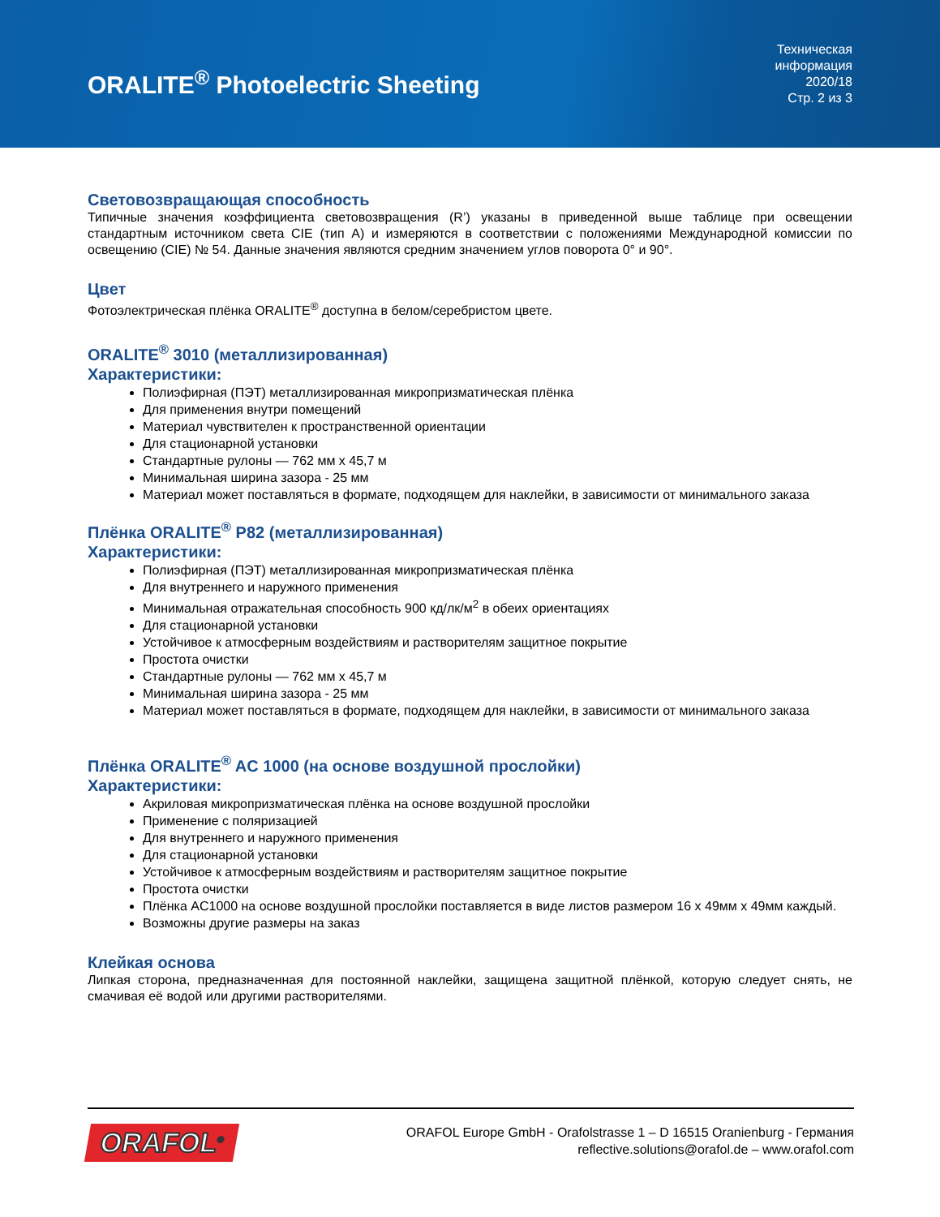ORALITE<sup>®</sup> Photoelectric Sheeting
Техническая
информация
2020/18
Стр. 2 из 3
Световозвращающая способность
Типичные значения коэффициента световозвращения (R’) указаны в приведенной выше таблице при освещении стандартным источником света CIE (тип A) и измеряются в соответствии с положениями Международной комиссии по освещению (CIE) № 54. Данные значения являются средним значением углов поворота 0° и 90°.
Цвет
Фотоэлектрическая плёнка ORALITE<sup>®</sup> доступна в белом/серебристом цвете.
ORALITE<sup>®</sup> 3010 (металлизированная)
Характеристики:
Полиэфирная (ПЭТ) металлизированная микропризматическая плёнка
Для применения внутри помещений
Материал чувствителен к пространственной ориентации
Для стационарной установки
Стандартные рулоны — 762 мм x 45,7 м
Минимальная ширина зазора - 25 мм
Материал может поставляться в формате, подходящем для наклейки, в зависимости от минимального заказа
Плёнка ORALITE<sup>®</sup> P82 (металлизированная)
Характеристики:
Полиэфирная (ПЭТ) металлизированная микропризматическая плёнка
Для внутреннего и наружного применения
Минимальная отражательная способность 900 кд/лк/м<sup>2</sup> в обеих ориентациях
Для стационарной установки
Устойчивое к атмосферным воздействиям и растворителям защитное покрытие
Простота очистки
Стандартные рулоны — 762 мм x 45,7 м
Минимальная ширина зазора - 25 мм
Материал может поставляться в формате, подходящем для наклейки, в зависимости от минимального заказа
Плёнка ORALITE<sup>®</sup> AC 1000 (на основе воздушной прослойки)
Характеристики:
Акриловая микропризматическая плёнка на основе воздушной прослойки
Применение с поляризацией
Для внутреннего и наружного применения
Для стационарной установки
Устойчивое к атмосферным воздействиям и растворителям защитное покрытие
Простота очистки
Плёнка AC1000 на основе воздушной прослойки поставляется в виде листов размером 16 x 49мм x 49мм каждый.
Возможны другие размеры на заказ
Клейкая основа
Липкая сторона, предназначенная для постоянной наклейки, защищена защитной плёнкой, которую следует снять, не смачивая её водой или другими растворителями.
ORAFOL<sup>®</sup>
ORAFOL Europe GmbH - Orafolstrasse 1 – D 16515 Oranienburg - Германия
reflective.solutions@orafol.de – www.orafol.com